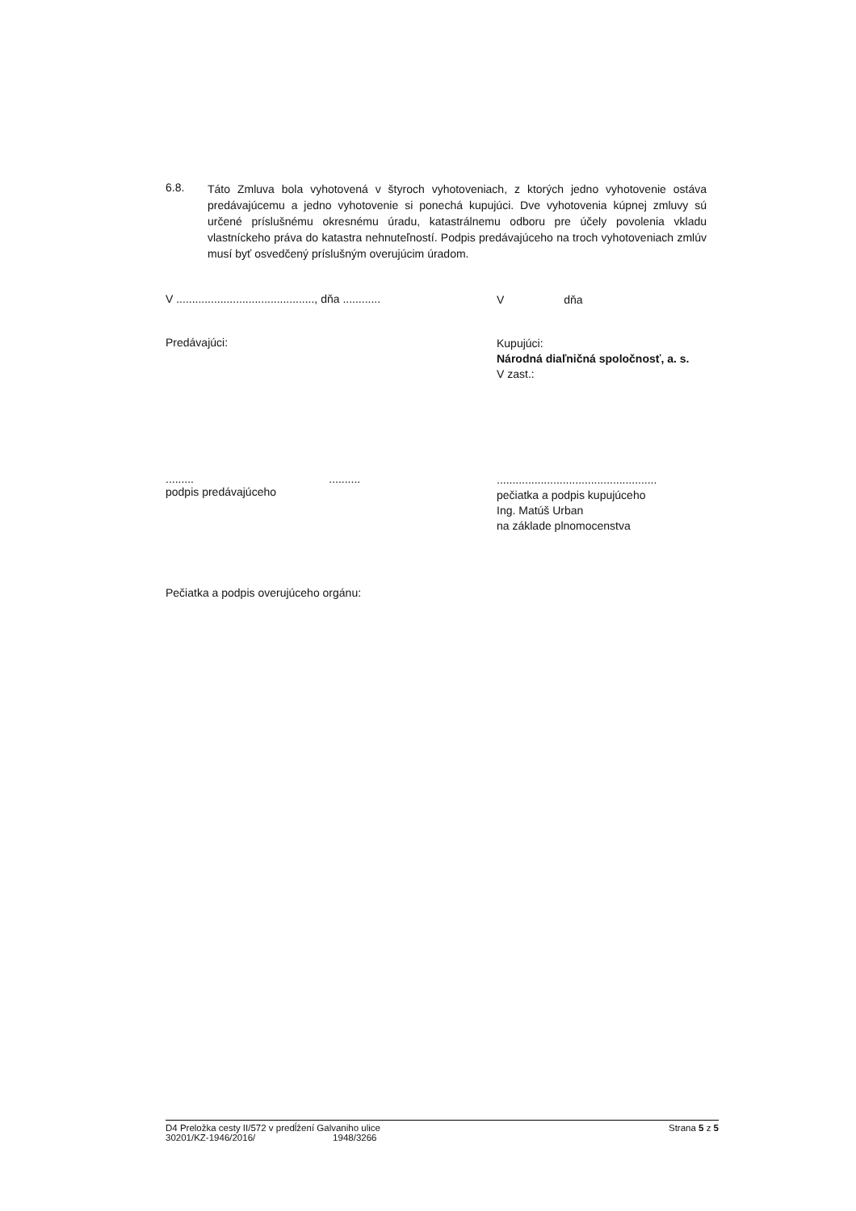6.8.
Táto Zmluva bola vyhotovená v štyroch vyhotoveniach, z ktorých jedno vyhotovenie ostáva predávajúcemu a jedno vyhotovenie si ponechá kupujúci. Dve vyhotovenia kúpnej zmluvy sú určené príslušnému okresnému úradu, katastrálnemu odboru pre účely povolenia vkladu vlastníckeho práva do katastra nehnuteľností. Podpis predávajúceho na troch vyhotoveniach zmlúv musí byť osvedčený príslušným overujúcim úradom.
V ............................................, dňa ............
V dňa
Predávajúci:
Kupujúci:
Národná diaľničná spoločnosť, a. s.
V zast.:
......... ..........
podpis predávajúceho
...................................................
pečiatka a podpis kupujúceho
Ing. Matúš Urban
na základe plnomocenstva
Pečiatka a podpis overujúceho orgánu:
D4 Preložka cesty II/572 v predĺžení Galvaniho ulice
30201/KZ-1946/2016/ 1948/3266
Strana 5 z 5